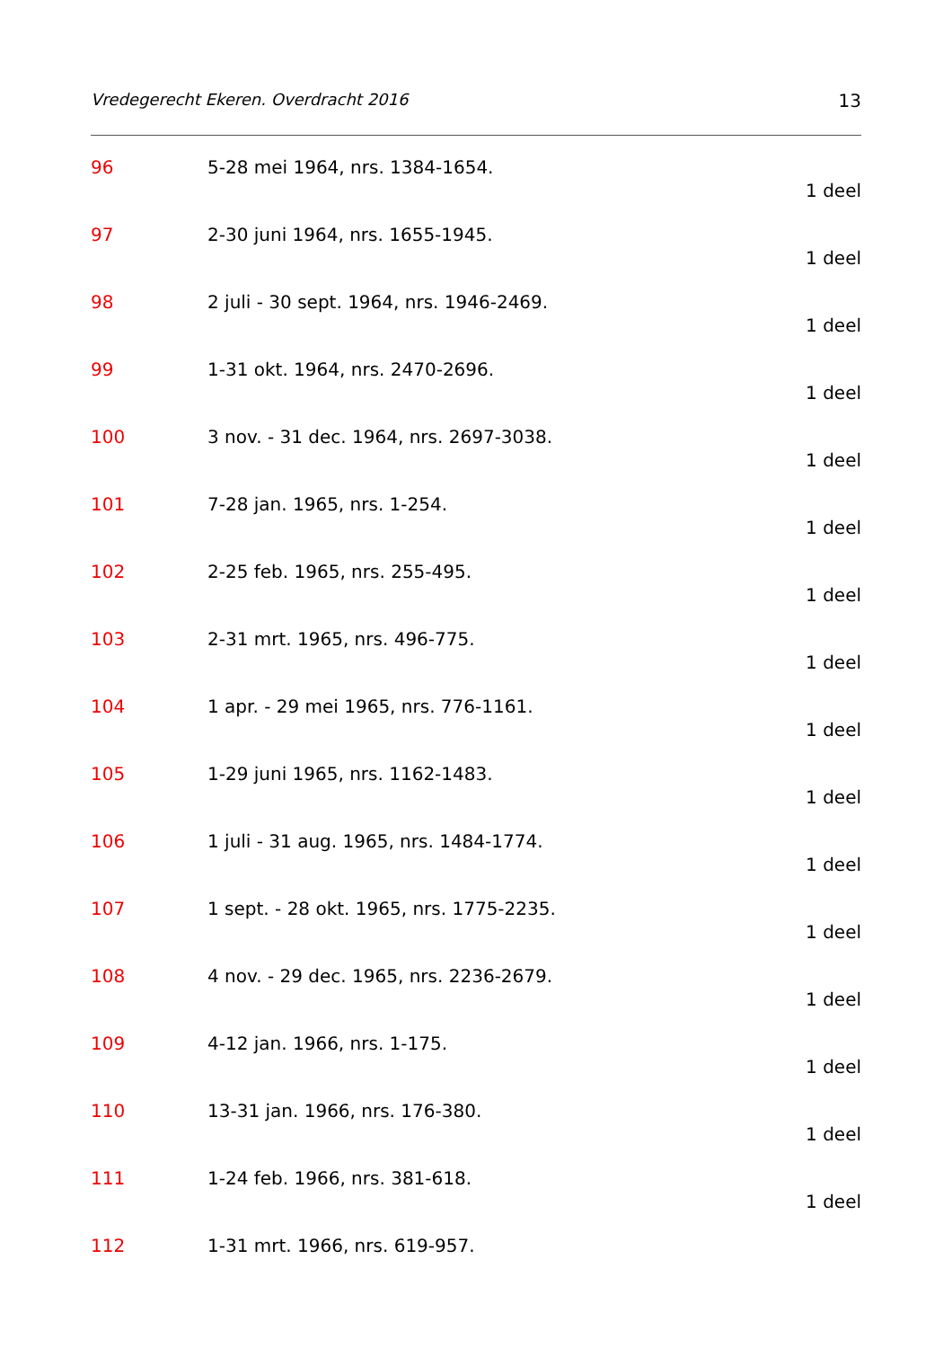Vredegerecht Ekeren. Overdracht 2016 13
96 5-28 mei 1964, nrs. 1384-1654.
1 deel
97 2-30 juni 1964, nrs. 1655-1945.
1 deel
98 2 juli - 30 sept. 1964, nrs. 1946-2469.
1 deel
99 1-31 okt. 1964, nrs. 2470-2696.
1 deel
100 3 nov. - 31 dec. 1964, nrs. 2697-3038.
1 deel
101 7-28 jan. 1965, nrs. 1-254.
1 deel
102 2-25 feb. 1965, nrs. 255-495.
1 deel
103 2-31 mrt. 1965, nrs. 496-775.
1 deel
104 1 apr. - 29 mei 1965, nrs. 776-1161.
1 deel
105 1-29 juni 1965, nrs. 1162-1483.
1 deel
106 1 juli - 31 aug. 1965, nrs. 1484-1774.
1 deel
107 1 sept. - 28 okt. 1965, nrs. 1775-2235.
1 deel
108 4 nov. - 29 dec. 1965, nrs. 2236-2679.
1 deel
109 4-12 jan. 1966, nrs. 1-175.
1 deel
110 13-31 jan. 1966, nrs. 176-380.
1 deel
111 1-24 feb. 1966, nrs. 381-618.
1 deel
112 1-31 mrt. 1966, nrs. 619-957.